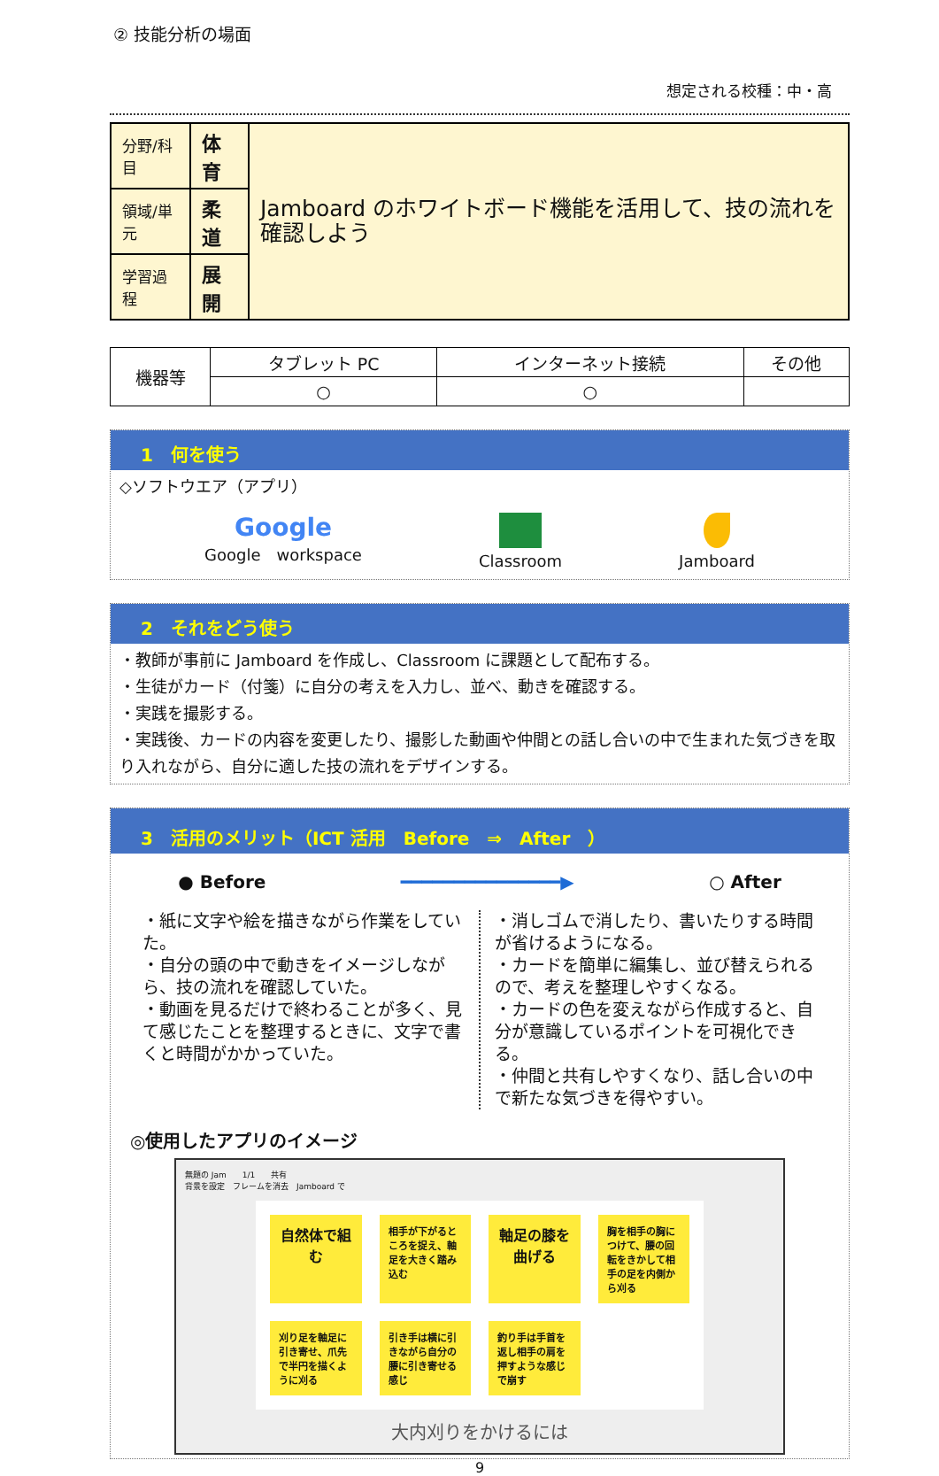② 技能分析の場面
想定される校種：中・高
| 分野/科目 | 体育 | Jamboard のホワイトボード機能を活用して、技の流れを確認しよう |
| 領域/単元 | 柔道 | |
| 学習過程 | 展開 | |
| 機器等 | タブレット PC | インターネット接続 | その他 |
| | ○ | ○ | |
1　何を使う
◇ソフトウエア（アプリ）
Google
Google　workspace
Classroom
Jamboard
2　それをどう使う
・教師が事前に Jamboard を作成し、Classroom に課題として配布する。
・生徒がカード（付箋）に自分の考えを入力し、並べ、動きを確認する。
・実践を撮影する。
・実践後、カードの内容を変更したり、撮影した動画や仲間との話し合いの中で生まれた気づきを取り入れながら、自分に適した技の流れをデザインする。
3　活用のメリット（ICT 活用　Before　⇒　After　）
● Before ━━━━━━━━━━━━━━━▶ ○ After
・紙に文字や絵を描きながら作業をしていた。
・自分の頭の中で動きをイメージしながら、技の流れを確認していた。
・動画を見るだけで終わることが多く、見て感じたことを整理するときに、文字で書くと時間がかかっていた。
・消しゴムで消したり、書いたりする時間が省けるようになる。
・カードを簡単に編集し、並び替えられるので、考えを整理しやすくなる。
・カードの色を変えながら作成すると、自分が意識しているポイントを可視化できる。
・仲間と共有しやすくなり、話し合いの中で新たな気づきを得やすい。
◎使用したアプリのイメージ
無題の Jam　　1/1　　共有
背景を設定　フレームを消去　Jamboard で
自然体で組む
相手が下がるところを捉え、軸足を大きく踏み込む
軸足の膝を曲げる
胸を相手の胸につけて、腰の回転をきかして相手の足を内側から刈る
刈り足を軸足に引き寄せ、爪先で半円を描くように刈る
引き手は横に引きながら自分の腰に引き寄せる感じ
釣り手は手首を返し相手の肩を押すような感じで崩す
大内刈りをかけるには
9